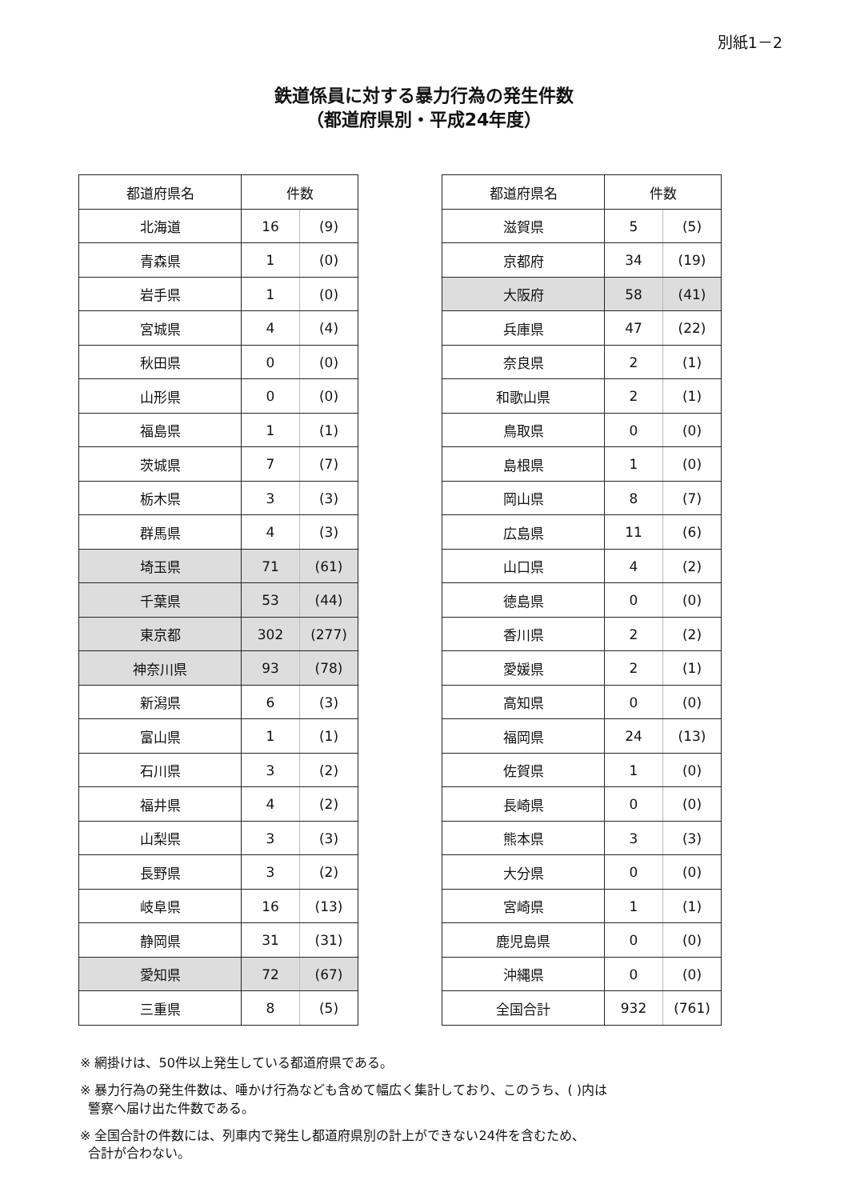別紙1－2
鉄道係員に対する暴力行為の発生件数
（都道府県別・平成24年度）
| 都道府県名 | 件数 | |
| --- | --- | --- |
| 北海道 | 16 | (9) |
| 青森県 | 1 | (0) |
| 岩手県 | 1 | (0) |
| 宮城県 | 4 | (4) |
| 秋田県 | 0 | (0) |
| 山形県 | 0 | (0) |
| 福島県 | 1 | (1) |
| 茨城県 | 7 | (7) |
| 栃木県 | 3 | (3) |
| 群馬県 | 4 | (3) |
| 埼玉県 | 71 | (61) |
| 千葉県 | 53 | (44) |
| 東京都 | 302 | (277) |
| 神奈川県 | 93 | (78) |
| 新潟県 | 6 | (3) |
| 富山県 | 1 | (1) |
| 石川県 | 3 | (2) |
| 福井県 | 4 | (2) |
| 山梨県 | 3 | (3) |
| 長野県 | 3 | (2) |
| 岐阜県 | 16 | (13) |
| 静岡県 | 31 | (31) |
| 愛知県 | 72 | (67) |
| 三重県 | 8 | (5) |
| 都道府県名 | 件数 | |
| --- | --- | --- |
| 滋賀県 | 5 | (5) |
| 京都府 | 34 | (19) |
| 大阪府 | 58 | (41) |
| 兵庫県 | 47 | (22) |
| 奈良県 | 2 | (1) |
| 和歌山県 | 2 | (1) |
| 鳥取県 | 0 | (0) |
| 島根県 | 1 | (0) |
| 岡山県 | 8 | (7) |
| 広島県 | 11 | (6) |
| 山口県 | 4 | (2) |
| 徳島県 | 0 | (0) |
| 香川県 | 2 | (2) |
| 愛媛県 | 2 | (1) |
| 高知県 | 0 | (0) |
| 福岡県 | 24 | (13) |
| 佐賀県 | 1 | (0) |
| 長崎県 | 0 | (0) |
| 熊本県 | 3 | (3) |
| 大分県 | 0 | (0) |
| 宮崎県 | 1 | (1) |
| 鹿児島県 | 0 | (0) |
| 沖縄県 | 0 | (0) |
| 全国合計 | 932 | (761) |
※ 網掛けは、50件以上発生している都道府県である。
※ 暴力行為の発生件数は、唾かけ行為なども含めて幅広く集計しており、このうち、( )内は
警察へ届け出た件数である。
※ 全国合計の件数には、列車内で発生し都道府県別の計上ができない24件を含むため、
合計が合わない。